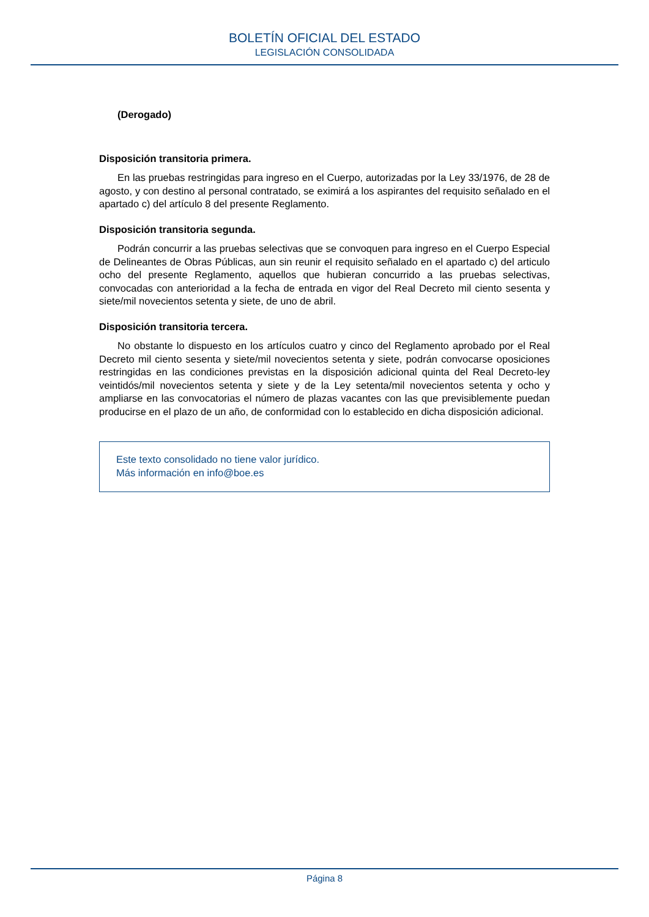BOLETÍN OFICIAL DEL ESTADO
LEGISLACIÓN CONSOLIDADA
(Derogado)
Disposición transitoria primera.
En las pruebas restringidas para ingreso en el Cuerpo, autorizadas por la Ley 33/1976, de 28 de agosto, y con destino al personal contratado, se eximirá a los aspirantes del requisito señalado en el apartado c) del artículo 8 del presente Reglamento.
Disposición transitoria segunda.
Podrán concurrir a las pruebas selectivas que se convoquen para ingreso en el Cuerpo Especial de Delineantes de Obras Públicas, aun sin reunir el requisito señalado en el apartado c) del articulo ocho del presente Reglamento, aquellos que hubieran concurrido a las pruebas selectivas, convocadas con anterioridad a la fecha de entrada en vigor del Real Decreto mil ciento sesenta y siete/mil novecientos setenta y siete, de uno de abril.
Disposición transitoria tercera.
No obstante lo dispuesto en los artículos cuatro y cinco del Reglamento aprobado por el Real Decreto mil ciento sesenta y siete/mil novecientos setenta y siete, podrán convocarse oposiciones restringidas en las condiciones previstas en la disposición adicional quinta del Real Decreto-ley veintidós/mil novecientos setenta y siete y de la Ley setenta/mil novecientos setenta y ocho y ampliarse en las convocatorias el número de plazas vacantes con las que previsiblemente puedan producirse en el plazo de un año, de conformidad con lo establecido en dicha disposición adicional.
Este texto consolidado no tiene valor jurídico.
Más información en info@boe.es
Página 8